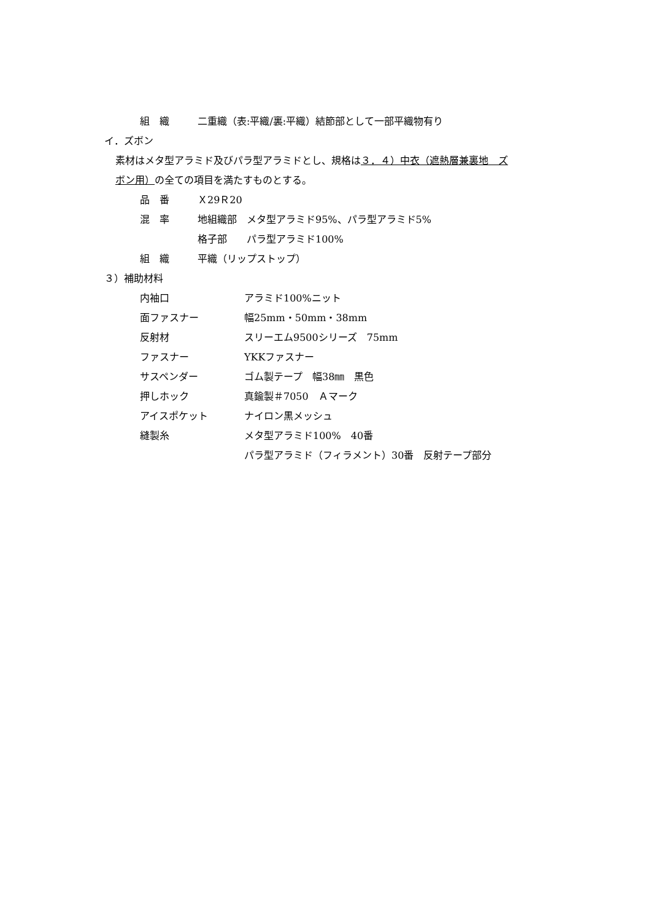組　織 二重織（表:平織/裏:平織）結節部として一部平織物有り
イ．ズボン
素材はメタ型アラミド及びパラ型アラミドとし、規格は３．４）中衣（遮熱層兼裏地　ズ
ボン用）の全ての項目を満たすものとする。
品　番 Ｘ29Ｒ20
混　率 地組織部　メタ型アラミド95%、パラ型アラミド5%
格子部　　パラ型アラミド100%
組　織 平織（リップストップ）
３）補助材料
内袖口 アラミド100%ニット
面ファスナー 幅25mm・50mm・38mm
反射材 スリーエム9500シリーズ　75mm
ファスナー YKKファスナー
サスペンダー ゴム製テープ　幅38㎜　黒色
押しホック 真鍮製＃7050　Ａマーク
アイスポケット ナイロン黒メッシュ
縫製糸 メタ型アラミド100%　40番
パラ型アラミド（フィラメント）30番　反射テープ部分